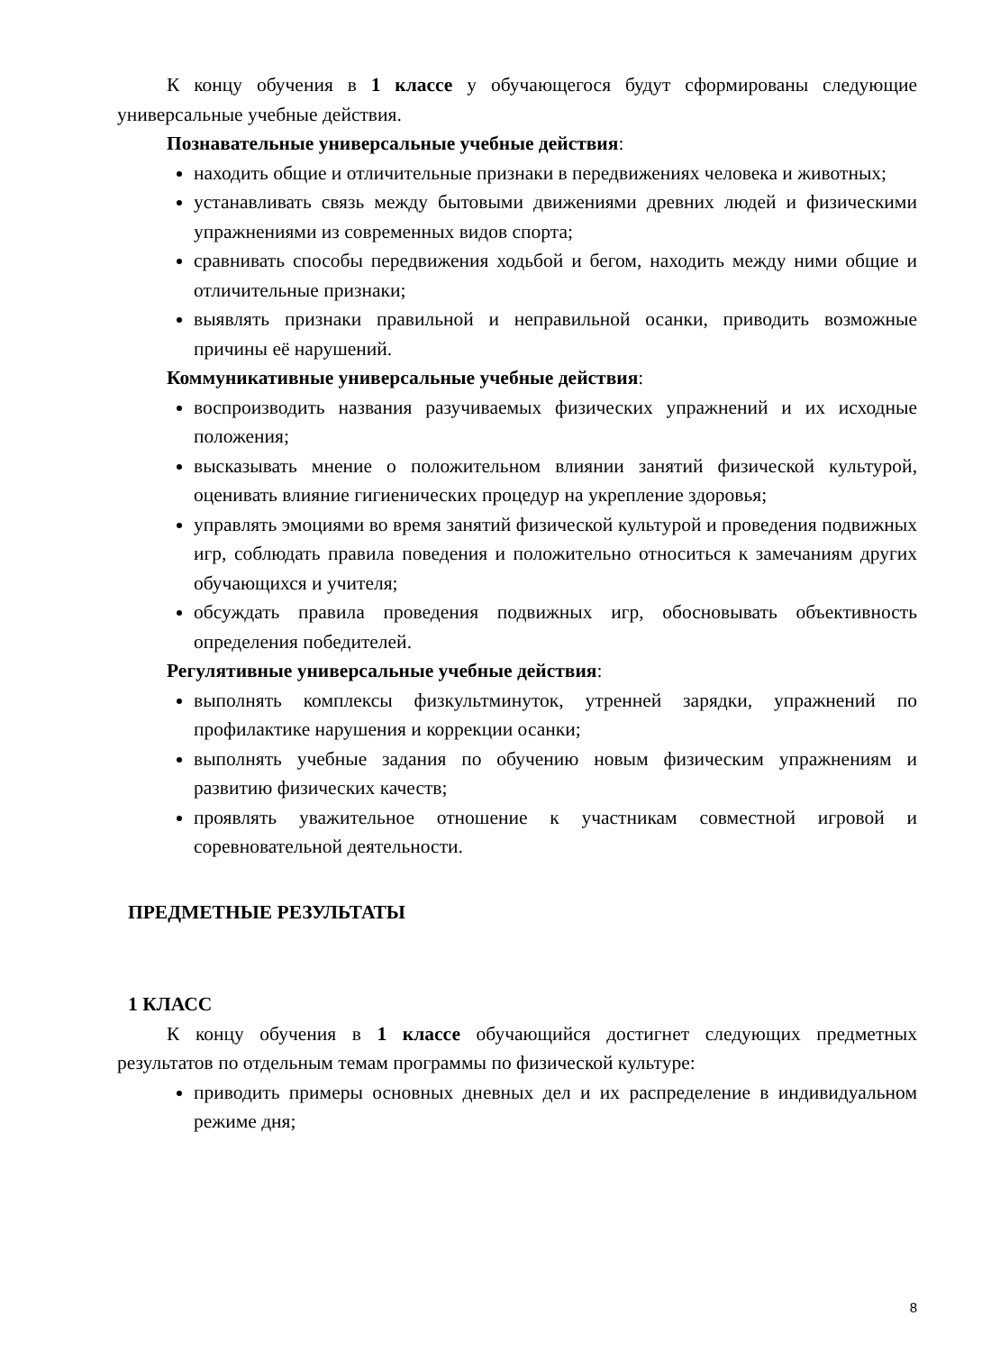К концу обучения в 1 классе у обучающегося будут сформированы следующие универсальные учебные действия.
Познавательные универсальные учебные действия:
находить общие и отличительные признаки в передвижениях человека и животных;
устанавливать связь между бытовыми движениями древних людей и физическими упражнениями из современных видов спорта;
сравнивать способы передвижения ходьбой и бегом, находить между ними общие и отличительные признаки;
выявлять признаки правильной и неправильной осанки, приводить возможные причины её нарушений.
Коммуникативные универсальные учебные действия:
воспроизводить названия разучиваемых физических упражнений и их исходные положения;
высказывать мнение о положительном влиянии занятий физической культурой, оценивать влияние гигиенических процедур на укрепление здоровья;
управлять эмоциями во время занятий физической культурой и проведения подвижных игр, соблюдать правила поведения и положительно относиться к замечаниям других обучающихся и учителя;
обсуждать правила проведения подвижных игр, обосновывать объективность определения победителей.
Регулятивные универсальные учебные действия:
выполнять комплексы физкультминуток, утренней зарядки, упражнений по профилактике нарушения и коррекции осанки;
выполнять учебные задания по обучению новым физическим упражнениям и развитию физических качеств;
проявлять уважительное отношение к участникам совместной игровой и соревновательной деятельности.
ПРЕДМЕТНЫЕ РЕЗУЛЬТАТЫ
1 КЛАСС
К концу обучения в 1 классе обучающийся достигнет следующих предметных результатов по отдельным темам программы по физической культуре:
приводить примеры основных дневных дел и их распределение в индивидуальном режиме дня;
8